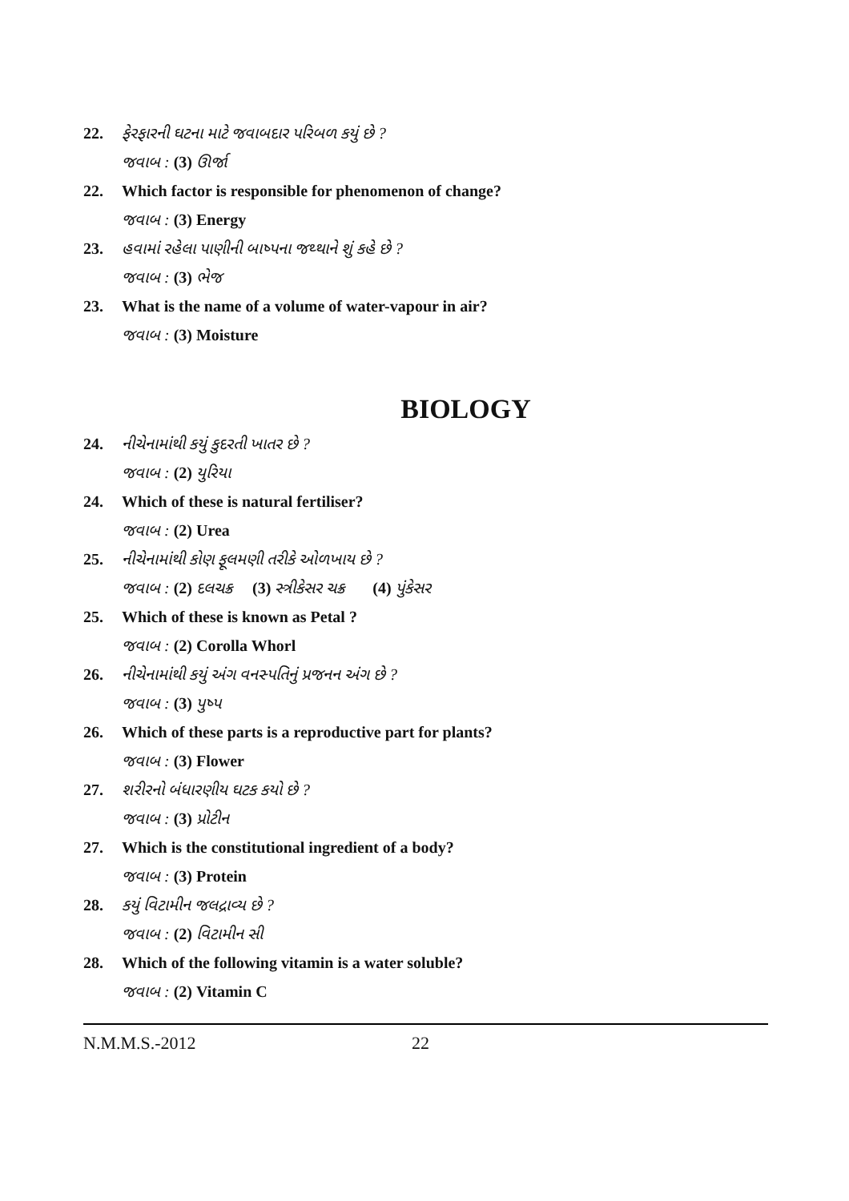22. ફેરફારની ઘટના માટે જવાબદાર પરિબળ કયું છે ?
જવાબ : (3) ઊર્જા
22. Which factor is responsible for phenomenon of change?
જવાબ : (3) Energy
23. હવામાં રહેલા પાણીની બાષ્પના જથ્થાને શું કહે છે ?
જવાબ : (3) ભેજ
23. What is the name of a volume of water-vapour in air?
જવાબ : (3) Moisture
BIOLOGY
24. નીચેનામાંથી કયું કુદરતી ખાતર છે ?
જવાબ : (2) યુરિયા
24. Which of these is natural fertiliser?
જવાબ : (2) Urea
25. નીચેનામાંથી કોણ ફૂલમણી તરીકે ઓળખાય છે ?
જવાબ : (2) દલચક્ર (3) સ્ત્રીકેસર ચક્ર (4) પુંકેસર
25. Which of these is known as Petal ?
જવાબ : (2) Corolla Whorl
26. નીચેનામાંથી કયું અંગ વનસ્પતિનું પ્રજનન અંગ છે ?
જવાબ : (3) પુષ્પ
26. Which of these parts is a reproductive part for plants?
જવાબ : (3) Flower
27. શરીરનો બંધારણીય ઘટક કયો છે ?
જવાબ : (3) પ્રોટીન
27. Which is the constitutional ingredient of a body?
જવાબ : (3) Protein
28. કયું વિટામીન જલદ્રાવ્ય છે ?
જવાબ : (2) વિટામીન સી
28. Which of the following vitamin is a water soluble?
જવાબ : (2) Vitamin C
N.M.M.S.-2012 22